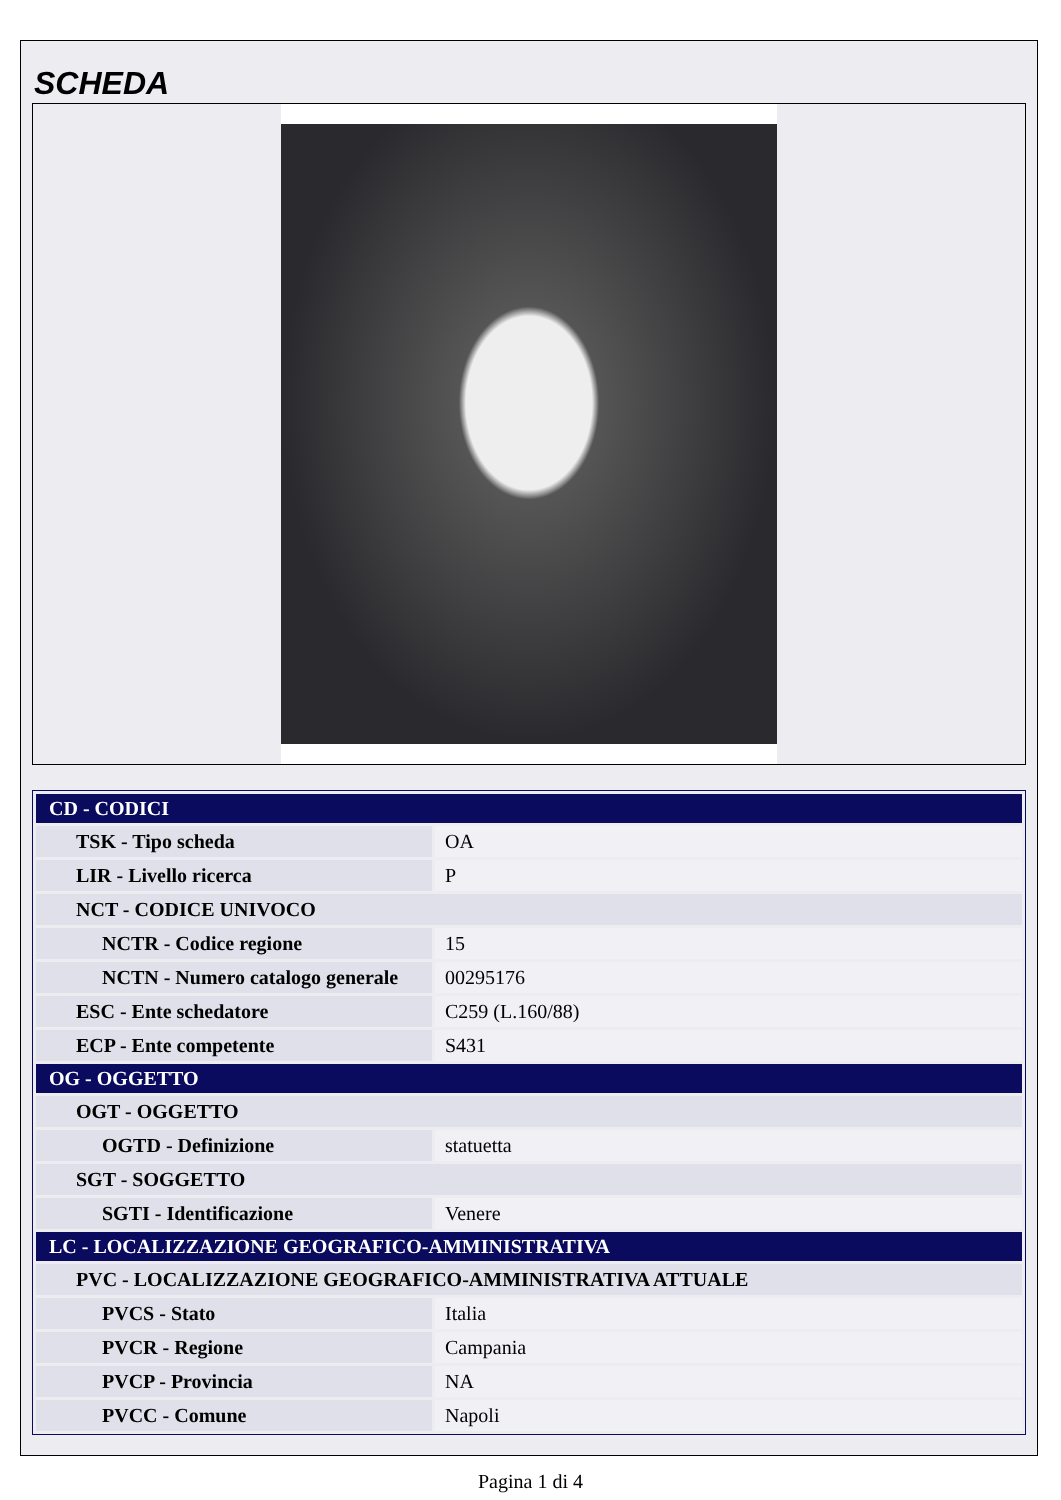SCHEDA
| CD - CODICI | |
| TSK - Tipo scheda | OA |
| LIR - Livello ricerca | P |
| NCT - CODICE UNIVOCO | |
| NCTR - Codice regione | 15 |
| NCTN - Numero catalogo generale | 00295176 |
| ESC - Ente schedatore | C259 (L.160/88) |
| ECP - Ente competente | S431 |
| OG - OGGETTO | |
| OGT - OGGETTO | |
| OGTD - Definizione | statuetta |
| SGT - SOGGETTO | |
| SGTI - Identificazione | Venere |
| LC - LOCALIZZAZIONE GEOGRAFICO-AMMINISTRATIVA | |
| PVC - LOCALIZZAZIONE GEOGRAFICO-AMMINISTRATIVA ATTUALE | |
| PVCS - Stato | Italia |
| PVCR - Regione | Campania |
| PVCP - Provincia | NA |
| PVCC - Comune | Napoli |
Pagina 1 di 4